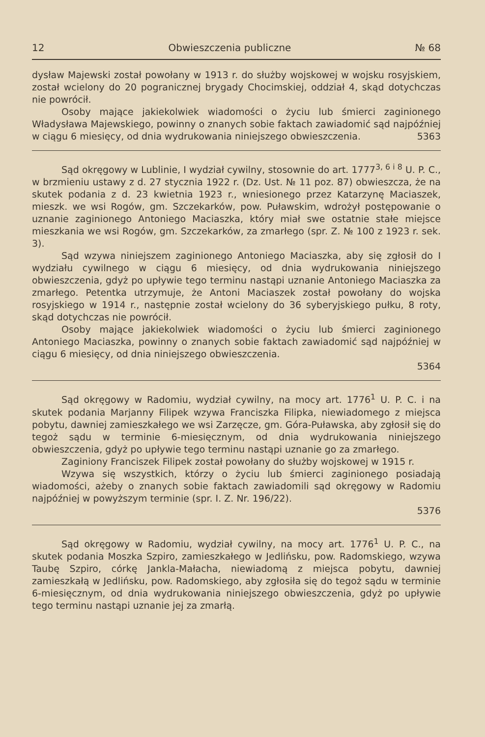12 Obwieszczenia publiczne № 68
dysław Majewski został powołany w 1913 r. do służby wojskowej w wojsku rosyjskiem, został wcielony do 20 pogranicznej brygady Chocimskiej, oddział 4, skąd dotychczas nie powrócił.
Osoby mające jakiekolwiek wiadomości o życiu lub śmierci zaginionego Władysława Majewskiego, powinny o znanych sobie faktach zawiadomić sąd najpóźniej w ciągu 6 miesięcy, od dnia wydrukowania niniejszego obwieszczenia. 5363
Sąd okręgowy w Lublinie, I wydział cywilny, stosownie do art. 1777<sup>3, 6 i 8</sup> U. P. C., w brzmieniu ustawy z d. 27 stycznia 1922 r. (Dz. Ust. № 11 poz. 87) obwieszcza, że na skutek podania z d. 23 kwietnia 1923 r., wniesionego przez Katarzynę Maciaszek, mieszk. we wsi Rogów, gm. Szczekarków, pow. Puławskim, wdrożył postępowanie o uznanie zaginionego Antoniego Maciaszka, który miał swe ostatnie stałe miejsce mieszkania we wsi Rogów, gm. Szczekarków, za zmarłego (spr. Z. № 100 z 1923 r. sek. 3).
Sąd wzywa niniejszem zaginionego Antoniego Maciaszka, aby się zgłosił do I wydziału cywilnego w ciągu 6 miesięcy, od dnia wydrukowania niniejszego obwieszczenia, gdyż po upływie tego terminu nastąpi uznanie Antoniego Maciaszka za zmarłego. Petentka utrzymuje, że Antoni Maciaszek został powołany do wojska rosyjskiego w 1914 r., następnie został wcielony do 36 syberyjskiego pułku, 8 roty, skąd dotychczas nie powrócił.
Osoby mające jakiekolwiek wiadomości o życiu lub śmierci zaginionego Antoniego Maciaszka, powinny o znanych sobie faktach zawiadomić sąd najpóźniej w ciągu 6 miesięcy, od dnia niniejszego obwieszczenia.
5364
Sąd okręgowy w Radomiu, wydział cywilny, na mocy art. 1776<sup>1</sup> U. P. C. i na skutek podania Marjanny Filipek wzywa Franciszka Filipka, niewiadomego z miejsca pobytu, dawniej zamieszkałego we wsi Zarzęcze, gm. Góra-Puławska, aby zgłosił się do tegoż sądu w terminie 6-miesięcznym, od dnia wydrukowania niniejszego obwieszczenia, gdyż po upływie tego terminu nastąpi uznanie go za zmarłego.
Zaginiony Franciszek Filipek został powołany do służby wojskowej w 1915 r.
Wzywa się wszystkich, którzy o życiu lub śmierci zaginionego posiadają wiadomości, ażeby o znanych sobie faktach zawiadomili sąd okręgowy w Radomiu najpóźniej w powyższym terminie (spr. I. Z. Nr. 196/22).
5376
Sąd okręgowy w Radomiu, wydział cywilny, na mocy art. 1776<sup>1</sup> U. P. C., na skutek podania Moszka Szpiro, zamieszkałego w Jedlińsku, pow. Radomskiego, wzywa Taubę Szpiro, córkę Jankla-Małacha, niewiadomą z miejsca pobytu, dawniej zamieszkałą w Jedlińsku, pow. Radomskiego, aby zgłosiła się do tegoż sądu w terminie 6-miesięcznym, od dnia wydrukowania niniejszego obwieszczenia, gdyż po upływie tego terminu nastąpi uznanie jej za zmarłą.